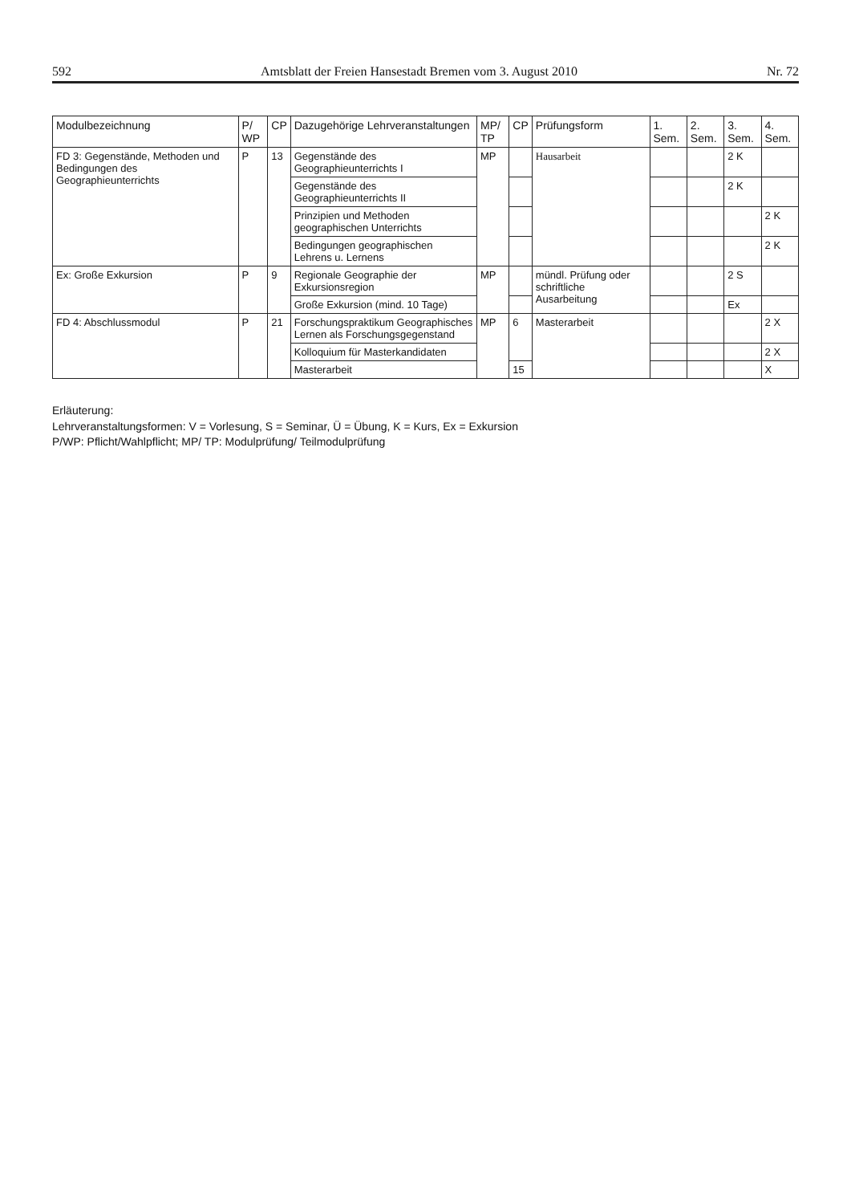592 Amtsblatt der Freien Hansestadt Bremen vom 3. August 2010 Nr. 72
| Modulbezeichnung | P/ WP | CP | Dazugehörige Lehrveranstaltungen | MP/ TP | CP | Prüfungsform | 1. Sem. | 2. Sem. | 3. Sem. | 4. Sem. |
| --- | --- | --- | --- | --- | --- | --- | --- | --- | --- | --- |
| FD 3: Gegenstände, Methoden und Bedingungen des Geographieunterrichts | P | 13 | Gegenstände des Geographieunterrichts I | MP | | Hausarbeit | | | 2 K | |
| | | | Gegenstände des Geographieunterrichts II | | | | | | 2 K | |
| | | | Prinzipien und Methoden geographischen Unterrichts | | | | | | | 2 K |
| | | | Bedingungen geographischen Lehrens u. Lernens | | | | | | | 2 K |
| Ex: Große Exkursion | P | 9 | Regionale Geographie der Exkursionsregion | MP | | mündl. Prüfung oder schriftliche Ausarbeitung | | | 2 S | |
| | | | Große Exkursion (mind. 10 Tage) | | | | | | Ex | |
| FD 4: Abschlussmodul | P | 21 | Forschungspraktikum Geographisches Lernen als Forschungsgegenstand | MP | 6 | Masterarbeit | | | | 2 X |
| | | | Kolloquium für Masterkandidaten | | | | | | | 2 X |
| | | | Masterarbeit | | 15 | | | | | X |
Erläuterung:
Lehrveranstaltungsformen: V = Vorlesung, S = Seminar, Ü = Übung, K = Kurs, Ex = Exkursion
P/WP: Pflicht/Wahlpflicht; MP/ TP: Modulprüfung/ Teilmodulprüfung